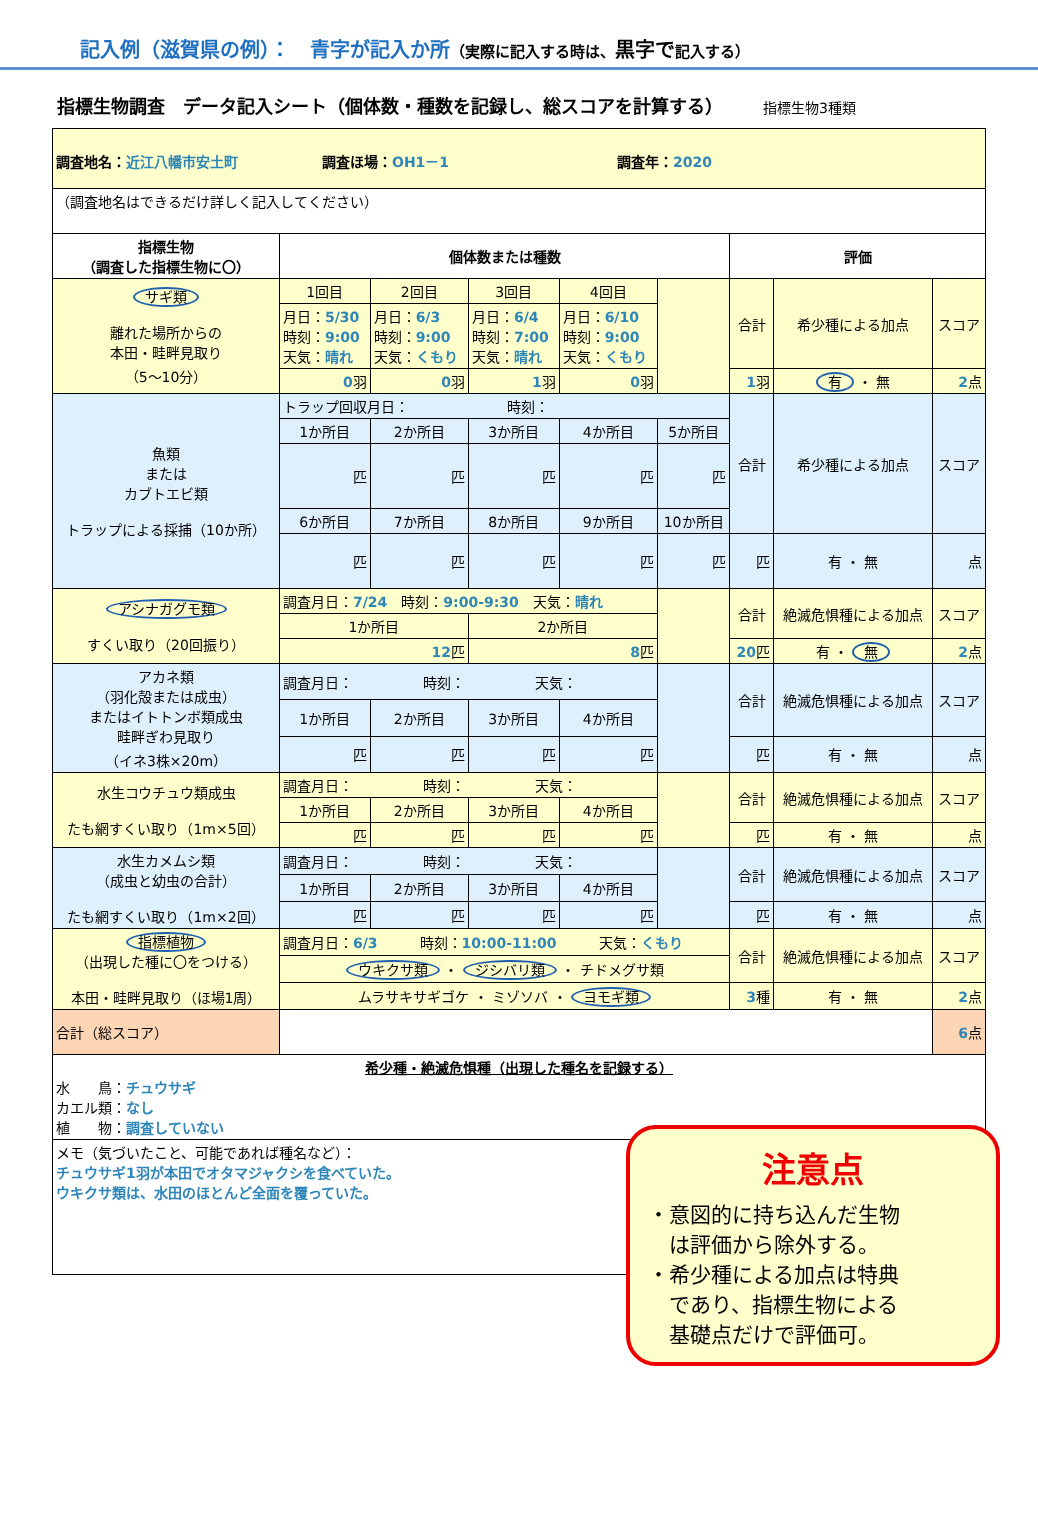記入例（滋賀県の例）：　青字が記入か所（実際に記入する時は、黒字で記入する）
指標生物調査　データ記入シート（個体数・種数を記録し、総スコアを計算する） 指標生物3種類
| 調査地名： 近江八幡市安土町 調査ほ場： OH1－1 調査年： 2020 | | | | | | | | |
| （調査地名はできるだけ詳しく記入してください） | | | | | | | | |
| 指標生物 （調査した指標生物に〇） | 個体数または種数 | | | | | 評価 | | |
| サギ類 離れた場所からの 本田・畦畔見取り （5～10分） | 1回目 | 2回目 | 3回目 | 4回目 | | 合計 | 希少種による加点 | スコア |
| | 月日： 5/30 時刻： 9:00 天気： 晴れ | 月日： 6/3 時刻： 9:00 天気： くもり | 月日： 6/4 時刻： 7:00 天気： 晴れ | 月日： 6/10 時刻： 9:00 天気： くもり | | | | |
| | 0 羽 | 0 羽 | 1 羽 | 0 羽 | | 1 羽 | 有 ・ 無 | 2 点 |
| 魚類 または カブトエビ類 トラップによる採捕（10か所） | トラップ回収月日： 時刻： | | | | | 合計 | 希少種による加点 | スコア |
| | 1か所目 | 2か所目 | 3か所目 | 4か所目 | 5か所目 | | | |
| | 匹 | 匹 | 匹 | 匹 | 匹 | | | |
| | 6か所目 | 7か所目 | 8か所目 | 9か所目 | 10か所目 | | | |
| | 匹 | 匹 | 匹 | 匹 | 匹 | 匹 | 有 ・ 無 | 点 |
| アシナガグモ類 すくい取り（20回振り） | 調査月日： 7/24 時刻： 9:00-9:30 天気： 晴れ | | | | | 合計 | 絶滅危惧種による加点 | スコア |
| | 1か所目 | | 2か所目 | | | | | |
| | 12 匹 | | 8 匹 | | | 20 匹 | 有 ・ 無 | 2 点 |
| アカネ類 （羽化殻または成虫） またはイトトンボ類成虫 畦畔ぎわ見取り （イネ3株×20m） | 調査月日： 時刻： 天気： | | | | | 合計 | 絶滅危惧種による加点 | スコア |
| | 1か所目 | 2か所目 | 3か所目 | 4か所目 | | | | |
| | 匹 | 匹 | 匹 | 匹 | | 匹 | 有 ・ 無 | 点 |
| 水生コウチュウ類成虫 たも網すくい取り（1m×5回） | 調査月日： 時刻： 天気： | | | | | 合計 | 絶滅危惧種による加点 | スコア |
| | 1か所目 | 2か所目 | 3か所目 | 4か所目 | | | | |
| | 匹 | 匹 | 匹 | 匹 | | 匹 | 有 ・ 無 | 点 |
| 水生カメムシ類 （成虫と幼虫の合計） たも網すくい取り（1m×2回） | 調査月日： 時刻： 天気： | | | | | 合計 | 絶滅危惧種による加点 | スコア |
| | 1か所目 | 2か所目 | 3か所目 | 4か所目 | | | | |
| | 匹 | 匹 | 匹 | 匹 | | 匹 | 有 ・ 無 | 点 |
| 指標植物 （出現した種に〇をつける） 本田・畦畔見取り（ほ場1周） | 調査月日： 6/3 時刻： 10:00-11:00 天気： くもり | | | | | 合計 | 絶滅危惧種による加点 | スコア |
| | ウキクサ類 ・ ジシバリ類 ・ チドメグサ類 | | | | | | | |
| | ムラサキサギゴケ ・ ミゾソバ ・ ヨモギ類 | | | | | 3 種 | 有 ・ 無 | 2 点 |
| 合計（総スコア） | | | | | | | | 6 点 |
| 希少種・絶滅危惧種（出現した種名を記録する） 水 鳥： チュウサギ カエル類： なし 植 物： 調査していない | | | | | | | | |
| メモ（気づいたこと、可能であれば種名など）： チュウサギ1羽が本田でオタマジャクシを食べていた。 ウキクサ類は、水田のほとんど全面を覆っていた。 | | | | | | | | |
注意点
・意図的に持ち込んだ生物
　は評価から除外する。
・希少種による加点は特典
　であり、指標生物による
　基礎点だけで評価可。